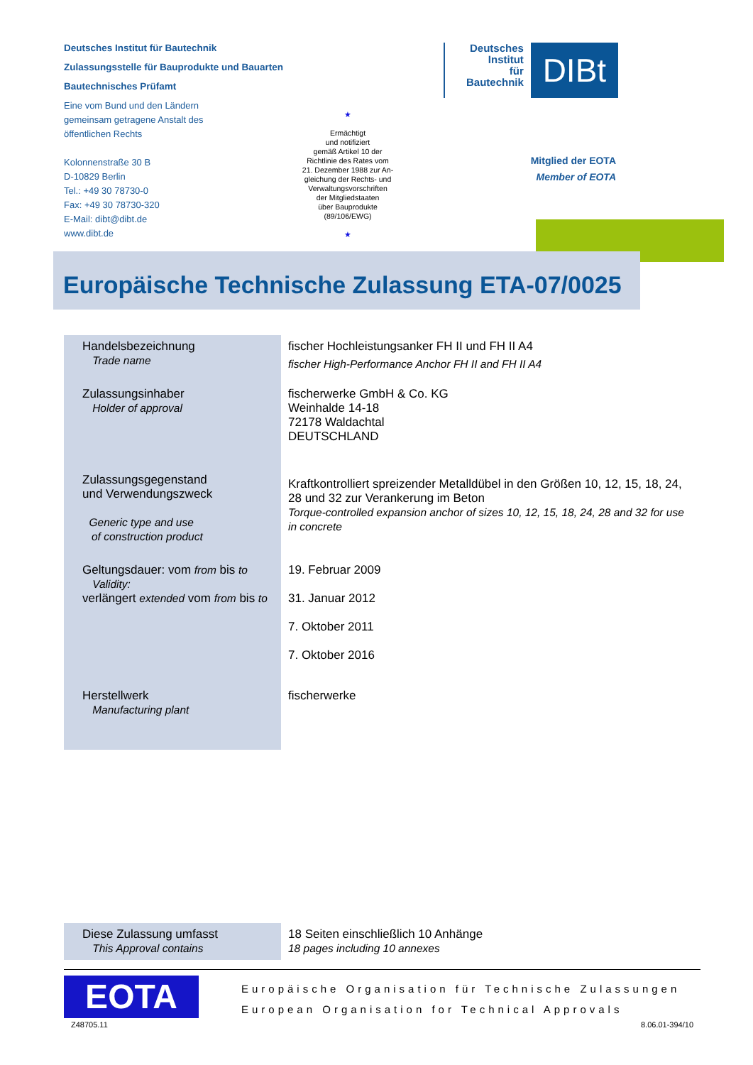Deutsches Institut für Bautechnik
Zulassungsstelle für Bauprodukte und Bauarten
Bautechnisches Prüfamt
Eine vom Bund und den Ländern
gemeinsam getragene Anstalt des
öffentlichen Rechts
Kolonnenstraße 30 B
D-10829 Berlin
Tel.: +49 30 78730-0
Fax: +49 30 78730-320
E-Mail: dibt@dibt.de
www.dibt.de
★
Ermächtigt
und notifiziert
gemäß Artikel 10 der
Richtlinie des Rates vom
21. Dezember 1988 zur An-
gleichung der Rechts- und
Verwaltungsvorschriften
der Mitgliedstaaten
über Bauprodukte
(89/106/EWG)
★
Deutsches
Institut
für
Bautechnik
DIBt
Mitglied der EOTA
Member of EOTA
Europäische Technische Zulassung ETA-07/0025
| Handelsbezeichnung Trade name | fischer Hochleistungsanker FH II und FH II A4 fischer High-Performance Anchor FH II and FH II A4 |
| Zulassungsinhaber Holder of approval | fischerwerke GmbH & Co. KG Weinhalde 14-18 72178 Waldachtal DEUTSCHLAND |
| Zulassungsgegenstand und Verwendungszweck Generic type and use of construction product | Kraftkontrolliert spreizender Metalldübel in den Größen 10, 12, 15, 18, 24, 28 und 32 zur Verankerung im Beton Torque-controlled expansion anchor of sizes 10, 12, 15, 18, 24, 28 and 32 for use in concrete |
| Geltungsdauer: vom from bis to Validity: verlängert extended vom from bis to | 19. Februar 2009 31. Januar 2012 7. Oktober 2011 7. Oktober 2016 |
| Herstellwerk Manufacturing plant | fischerwerke |
| Diese Zulassung umfasst This Approval contains | 18 Seiten einschließlich 10 Anhänge 18 pages including 10 annexes |
EOTA
Europäische Organisation für Technische Zulassungen
European Organisation for Technical Approvals
Z48705.11 8.06.01-394/10